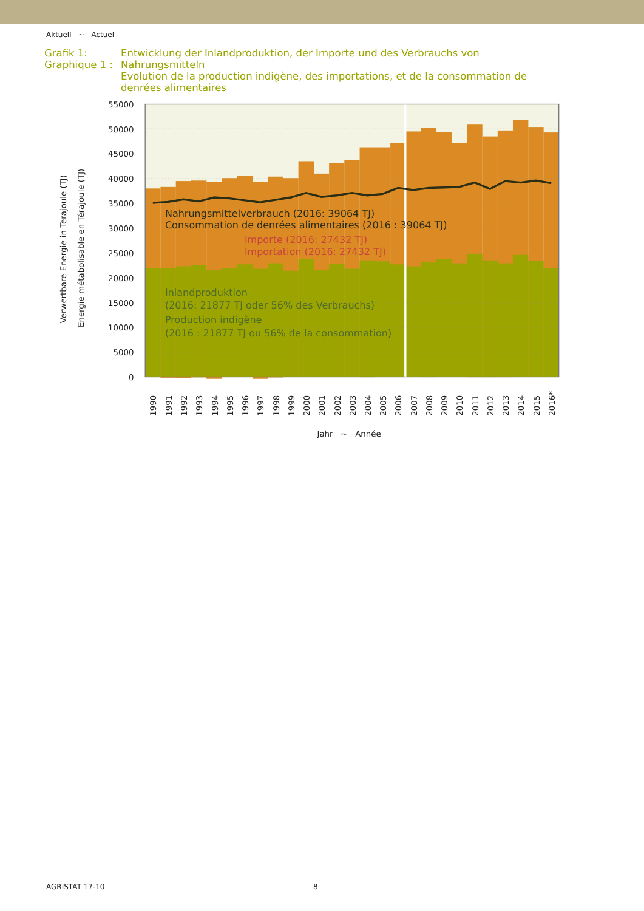Aktuell ~ Actuel
Grafik 1:
Graphique 1 :
Entwicklung der Inlandproduktion, der Importe und des Verbrauchs von Nahrungsmitteln
Evolution de la production indigène, des importations, et de la consommation de denrées alimentaires
55000
50000
45000
40000
35000
30000
25000
20000
15000
10000
5000
0
1990
1991
1992
1993
1994
1995
1996
1997
1998
1999
2000
2001
2002
2003
2004
2005
2006
2007
2008
2009
2010
2011
2012
2013
2014
2015
2016*
Jahr ~ Année
Verwertbare Energie in Terajoule (TJ)
Energie métabolisable en Térajoule (TJ)
Nahrungsmittelverbrauch (2016: 39064 TJ)
Consommation de denrées alimentaires (2016 : 39064 TJ)
Importe (2016: 27432 TJ)
Importation (2016: 27432 TJ)
Inlandproduktion
(2016: 21877 TJ oder 56% des Verbrauchs)
Production indigène
(2016 : 21877 TJ ou 56% de la consommation)
AGRISTAT 17-10 8